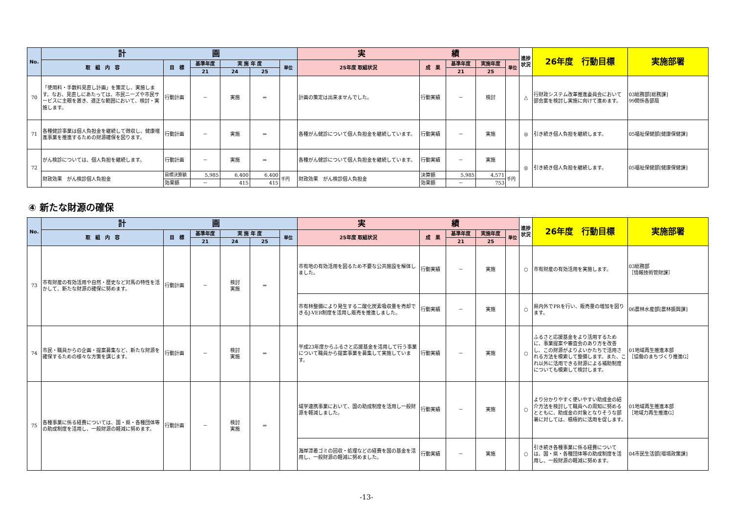| No. | 計 画 | | | | | | 実 績 | | | | | 進捗状況 | 26年度 行動目標 | 実施部署 |
| --- | --- | --- | --- | --- | --- | --- | --- | --- | --- | --- | --- | --- | --- | --- |
| | 取 組 内 容 | 目 標 | 基準年度 | 実 施 年 度 | | 単位 | 25年度 取組状況 | 成 果 | 基準年度 | 実施年度 | 単位 | | | |
| | | | 21 | 24 | 25 | | | | 21 | 25 | | | | |
| 70 | 「使用料・手数料見直し計画」を策定し、実施します。なお、見直しにあたっては、市民ニーズや市民サービスに主眼を置き、適正な範囲において、検討・実施します。 | 行動計画 | － | 実施 | ⇒ | | 計画の策定は出来ませんでした。 | 行動実績 | － | 検討 | | △ | 行財政システム改革推進委員会において部会案を検討し実施に向けて進めます。 | 03総務部[総務課] 99関係各部局 |
| 71 | 各種健診事業は個人負担金を継続して徴収し、健康増進事業を推進するための財源確保を図ります。 | 行動計画 | － | 実施 | ⇒ | | 各種がん健診について個人負担金を継続しています。 | 行動実績 | － | 実施 | | ◎ | 引き続き個人負担を継続します。 | 05福祉保健部[健康保健課] |
| 72 | がん検診については、個人負担を継続します。 | 行動計画 | － | 実施 | ⇒ | | 各種がん健診について個人負担金を継続しています。 | 行動実績 | － | 実施 | | ◎ | 引き続き個人負担を継続します。 | 05福祉保健部[健康保健課] |
| | 財政効果 がん検診個人負担金 | 目標決算額 | 5,985 | 6,400 | 6,400 | 千円 | 財政効果 がん検診個人負担金 | 決算額 | 5,985 | 4,571 | 千円 | | | |
| | | 効果額 | － | 415 | 415 | | | 効果額 | － | 753 | | | | |
④ 新たな財源の確保
| No. | 計 画 | | | | | | 実 績 | | | | | 進捗状況 | 26年度 行動目標 | 実施部署 |
| --- | --- | --- | --- | --- | --- | --- | --- | --- | --- | --- | --- | --- | --- | --- |
| | 取 組 内 容 | 目 標 | 基準年度 | 実 施 年 度 | | 単位 | 25年度 取組状況 | 成 果 | 基準年度 | 実施年度 | 単位 | | | |
| | | | 21 | 24 | 25 | | | | 21 | 25 | | | | |
| 73 | 市有財産の有効活用や自然・歴史など対馬の特性を活かして、新たな財源の確保に努めます。 | 行動計画 | － | 検討 実施 | ⇒ | | 市有地の有効活用を図るため不要な公共施設を解体しました。 | 行動実績 | － | 実施 | | ○ | 市有財産の有効活用を実施します。 | 03総務部 ［情報技術管財課］ |
| | | | | | | | 市有林整備により発生する二酸化炭素吸収量を売却できるJ-VER制度を活用し販売を推進しました。 | 行動実績 | － | 実施 | | ○ | 県内外でPRを行い、販売量の増加を図ります。 | 06農林水産部[農林振興課] |
| 74 | 市民・職員からの企画・提案募集など、新たな財源を確保するための様々な方策を講じます。 | 行動計画 | － | 検討 実施 | ⇒ | | 平成23年度からふるさと応援基金を活用して行う事業について職員から提案事業を募集して実施しています。 | 行動実績 | － | 実施 | | ○ | ふるさと応援基金をより活用するために、事業提案や審査会のあり方を改善し、この財源がよりよいかたちで活用される方法を模索して整備します。また、これ以外に活用できる財源による補助制度についても模索して検討します。 | 01地域再生推進本部 ［協働のまちづくり推進G］ |
| 75 | 各種事業に係る経費については、国・県・各種団体等の助成制度を活用し、一般財源の軽減に努めます。 | 行動計画 | － | 検討 実施 | ⇒ | | 域学連携事業において、国の助成制度を活用し一般財源を軽減しました。 | 行動実績 | － | 実施 | | ○ | より分かりやすく使いやすい助成金の紹介方法を検討して職員への周知に努めるとともに、助成金の対象となりそうな部署に対しては、積極的に活用を促します。 | 01地域再生推進本部 ［地域力再生推進G］ |
| | | | | | | | 海岸漂着ゴミの回収・処理などの経費を国の基金を活用し、一般財源の軽減に努めました。 | 行動実績 | － | 実施 | | ○ | 引き続き各種事業に係る経費については、国・県・各種団体等の助成制度を活用し、一般財源の軽減に努めます。 | 04市民生活部[環境政策課] |
-13-